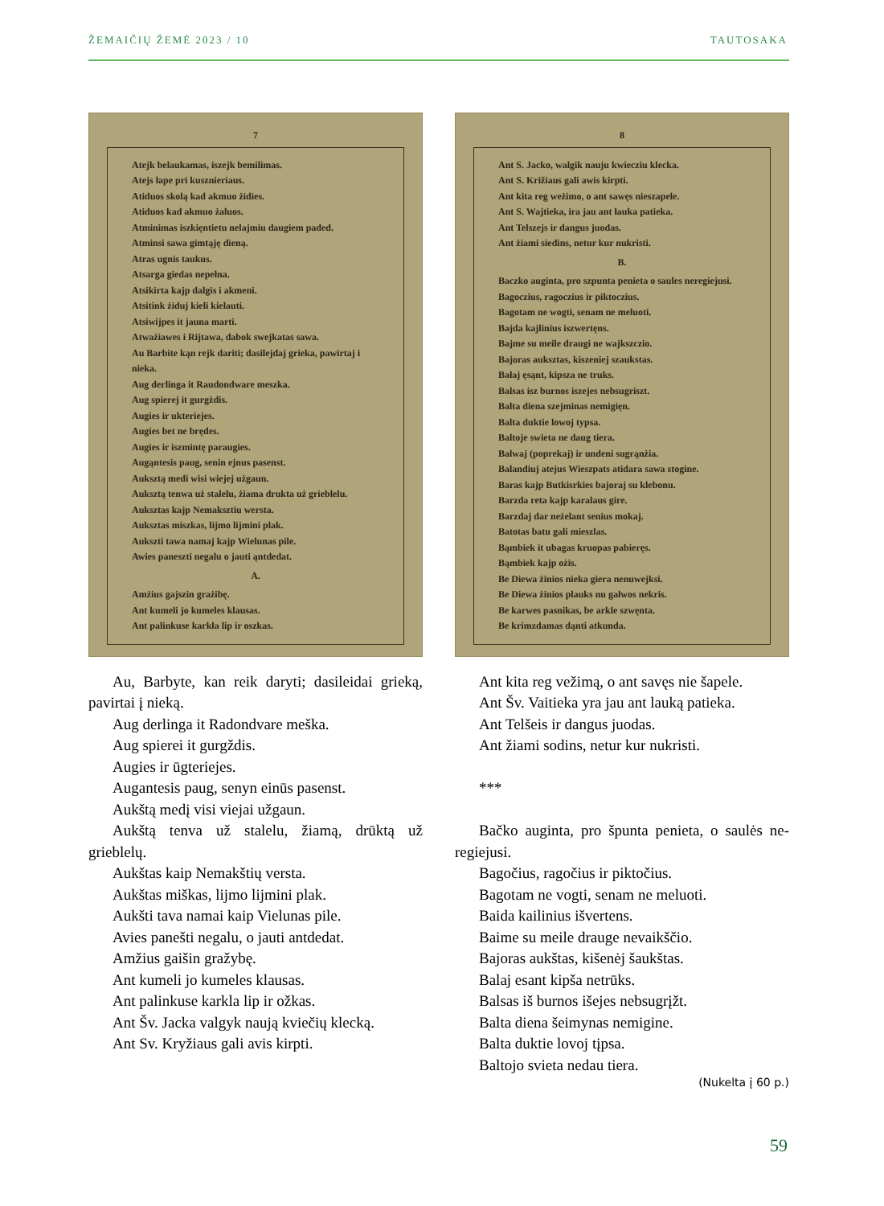ŽEMAIČIŲ ŽEMĖ 2023 / 10 TAUTOSAKA
7
Atejk belaukamas, iszejk bemilimas.
Atejs łape pri kusznieriaus.
Atiduos skolą kad akmuo żidies.
Atiduos kad akmuo żaluos.
Atminimas iszkięntietu nelajmiu daugiem paded.
Atminsi sawa gimtąję dieną.
Atras ugnis taukus.
Atsarga giedas nepełna.
Atsikirta kajp dalgis i akmeni.
Atsitink żiduj kieli kielauti.
Atsiwijpes it jauna marti.
Atważiawes i Rijtawa, dabok swejkatas sawa.
Au Barbite kąn rejk dariti; dasilejdaj grieka, pawirtaj i nieka.
Aug derlinga it Raudondware meszka.
Aug spierej it gurgżdis.
Augies ir ukteriejes.
Augies bet ne brędes.
Augies ir iszmintę paraugies.
Augąntesis paug, senin ejnus pasenst.
Auksztą medi wisi wiejej użgaun.
Auksztą tenwa uż stalelu, żiama drukta uż grieblelu.
Auksztas kajp Nemaksztiu wersta.
Auksztas miszkas, lijmo lijmini plak.
Aukszti tawa namaj kajp Wielunas pile.
Awies paneszti negalu o jauti ąntdedat.
A.
Amżius gajszin grażibę.
Ant kumeli jo kumeles klausas.
Ant palinkuse karkła lip ir oszkas.
Au, Barbyte, kan reik daryti; dasileidai grieką, pavirtai į nieką.
Aug derlinga it Radondvare meška.
Aug spierei it gurgždis.
Augies ir ūgteriejes.
Augantesis paug, senyn einūs pasenst.
Aukštą medį visi viejai užgaun.
Aukštą tenva už stalelu, žiamą, drūktą už grieblelų.
Aukštas kaip Nemakštių versta.
Aukštas miškas, lijmo lijmini plak.
Aukšti tava namai kaip Vielunas pile.
Avies panešti negalu, o jauti antdedat.
Amžius gaišin gražybę.
Ant kumeli jo kumeles klausas.
Ant palinkuse karkla lip ir ožkas.
Ant Šv. Jacka valgyk naują kviečių klecką.
Ant Sv. Kryžiaus gali avis kirpti.
8
Ant S. Jacko, walgik nauju kwiecziu klecka.
Ant S. Križiaus gali awis kirpti.
Ant kita reg weżimo, o ant sawęs nieszapele.
Ant S. Wajtieka, ira jau ant łauka patieka.
Ant Telszejs ir dangus juodas.
Ant żiami siedins, netur kur nukristi.
B.
Baczko auginta, pro szpunta penieta o saules neregiejusi.
Bagoczius, ragoczius ir piktoczius.
Bagotam ne wogti, senam ne meluoti.
Bajda kajlinius iszwertęns.
Bajme su meile draugi ne wajkszczio.
Bajoras auksztas, kiszeniej szaukstas.
Bałaj ęsąnt, kipsza ne truks.
Balsas isz burnos iszejes nebsugriszt.
Balta diena szejminas nemigięn.
Balta duktie lowoj typsa.
Baltoje swieta ne daug tiera.
Balwaj (poprekaj) ir undeni sugrąnżia.
Balandiuj atejus Wieszpats atidara sawa stogine.
Baras kajp Butkisrkies bajoraj su klebonu.
Barzda reta kajp karalaus gire.
Barzdaj dar neżelant senius mokaj.
Batotas batu gali mieszlas.
Bąmbiek it ubagas kruopas pabieręs.
Bąmbiek kajp ożis.
Be Diewa żinios nieka giera nenuwejksi.
Be Diewa żinios plauks nu gałwos nekris.
Be karwes pasnikas, be arkle szwęnta.
Be krimzdamas dąnti atkunda.
Ant kita reg vežimą, o ant savęs nie šapele.
Ant Šv. Vaitieka yra jau ant lauką patieka.
Ant Telšeis ir dangus juodas.
Ant žiami sodins, netur kur nukristi.
***
Bačko auginta, pro špunta penieta, o saulės ne-regiejusi.
Bagočius, ragočius ir piktočius.
Bagotam ne vogti, senam ne meluoti.
Baida kailinius išvertens.
Baime su meile drauge nevaikščio.
Bajoras aukštas, kišenėj šaukštas.
Balaj esant kipša netrūks.
Balsas iš burnos išejes nebsugrįžt.
Balta diena šeimynas nemigine.
Balta duktie lovoj tįpsa.
Baltojo svieta nedau tiera.
(Nukelta į 60 p.)
59